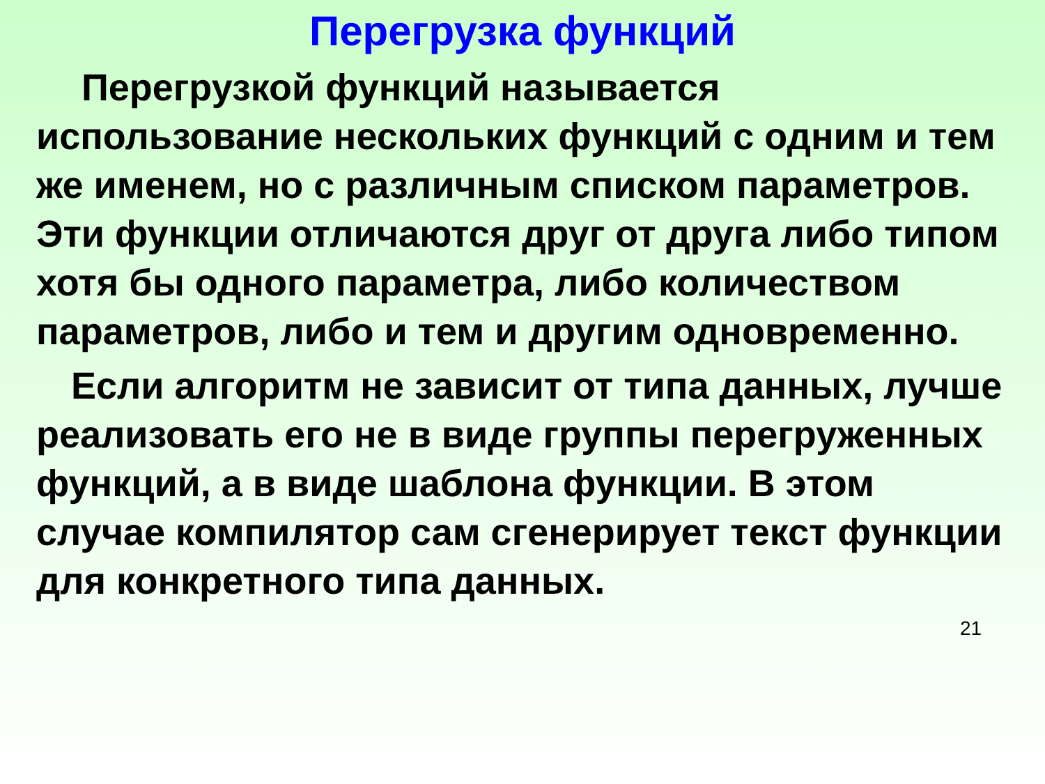Перегрузка функций
Перегрузкой функций называется использование нескольких функций с одним и тем же именем, но с различным списком параметров. Эти функции отличаются друг от друга либо типом хотя бы одного параметра, либо количеством параметров, либо и тем и другим одновременно.
Если алгоритм не зависит от типа данных, лучше реализовать его не в виде группы перегруженных функций, а в виде шаблона функции. В этом случае компилятор сам сгенерирует текст функции для конкретного типа данных.
21